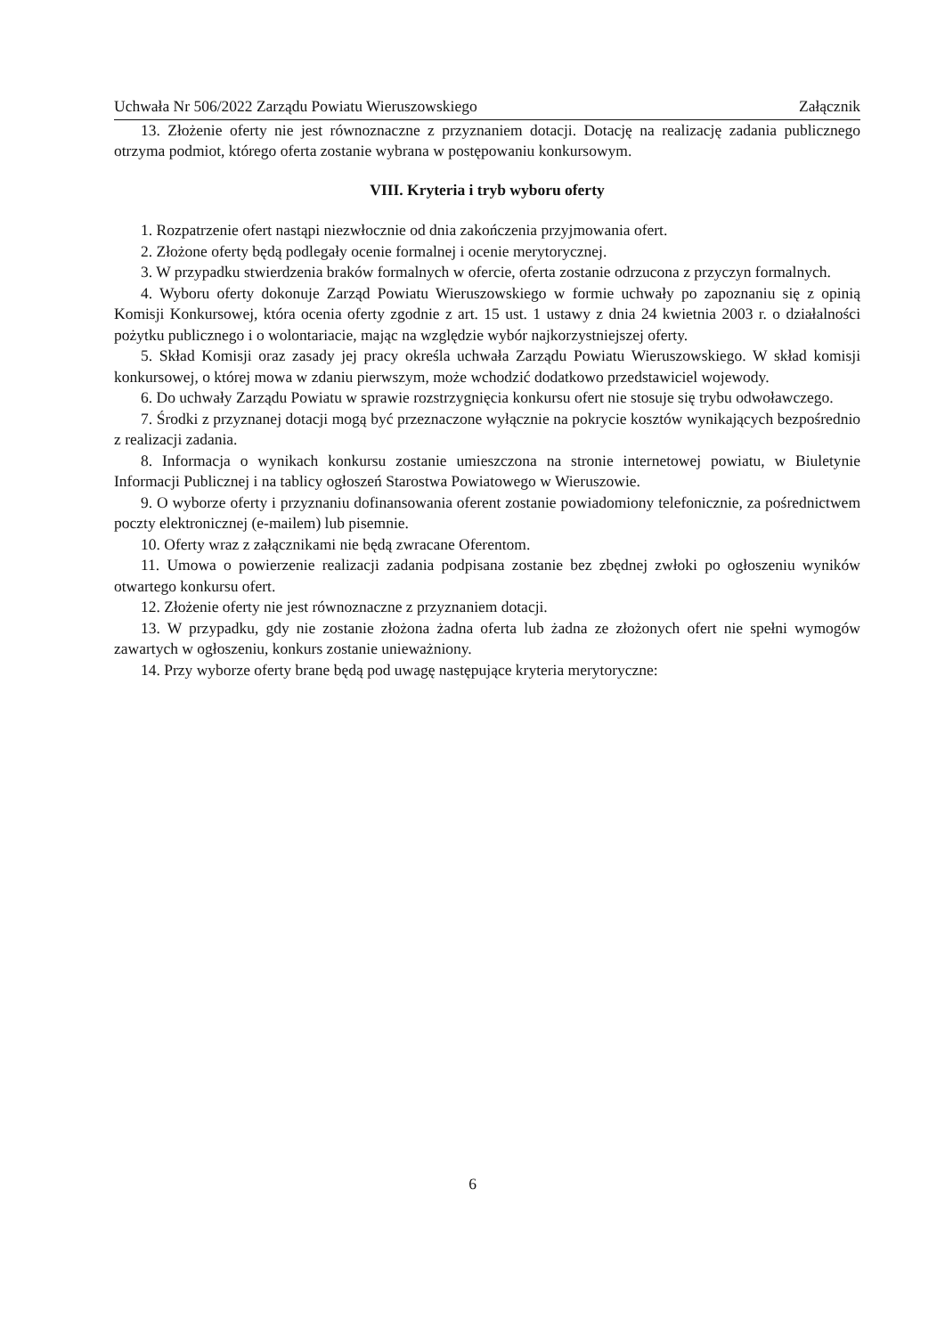Uchwała Nr 506/2022 Zarządu Powiatu Wieruszowskiego Załącznik
13. Złożenie oferty nie jest równoznaczne z przyznaniem dotacji. Dotację na realizację zadania publicznego otrzyma podmiot, którego oferta zostanie wybrana w postępowaniu konkursowym.
VIII. Kryteria i tryb wyboru oferty
1. Rozpatrzenie ofert nastąpi niezwłocznie od dnia zakończenia przyjmowania ofert.
2. Złożone oferty będą podlegały ocenie formalnej i ocenie merytorycznej.
3. W przypadku stwierdzenia braków formalnych w ofercie, oferta zostanie odrzucona z przyczyn formalnych.
4. Wyboru oferty dokonuje Zarząd Powiatu Wieruszowskiego w formie uchwały po zapoznaniu się z opinią Komisji Konkursowej, która ocenia oferty zgodnie z art. 15 ust. 1 ustawy z dnia 24 kwietnia 2003 r. o działalności pożytku publicznego i o wolontariacie, mając na względzie wybór najkorzystniejszej oferty.
5. Skład Komisji oraz zasady jej pracy określa uchwała Zarządu Powiatu Wieruszowskiego. W skład komisji konkursowej, o której mowa w zdaniu pierwszym, może wchodzić dodatkowo przedstawiciel wojewody.
6. Do uchwały Zarządu Powiatu w sprawie rozstrzygnięcia konkursu ofert nie stosuje się trybu odwoławczego.
7. Środki z przyznanej dotacji mogą być przeznaczone wyłącznie na pokrycie kosztów wynikających bezpośrednio z realizacji zadania.
8. Informacja o wynikach konkursu zostanie umieszczona na stronie internetowej powiatu, w Biuletynie Informacji Publicznej i na tablicy ogłoszeń Starostwa Powiatowego w Wieruszowie.
9. O wyborze oferty i przyznaniu dofinansowania oferent zostanie powiadomiony telefonicznie, za pośrednictwem poczty elektronicznej (e-mailem) lub pisemnie.
10. Oferty wraz z załącznikami nie będą zwracane Oferentom.
11. Umowa o powierzenie realizacji zadania podpisana zostanie bez zbędnej zwłoki po ogłoszeniu wyników otwartego konkursu ofert.
12. Złożenie oferty nie jest równoznaczne z przyznaniem dotacji.
13. W przypadku, gdy nie zostanie złożona żadna oferta lub żadna ze złożonych ofert nie spełni wymogów zawartych w ogłoszeniu, konkurs zostanie unieważniony.
14. Przy wyborze oferty brane będą pod uwagę następujące kryteria merytoryczne:
6